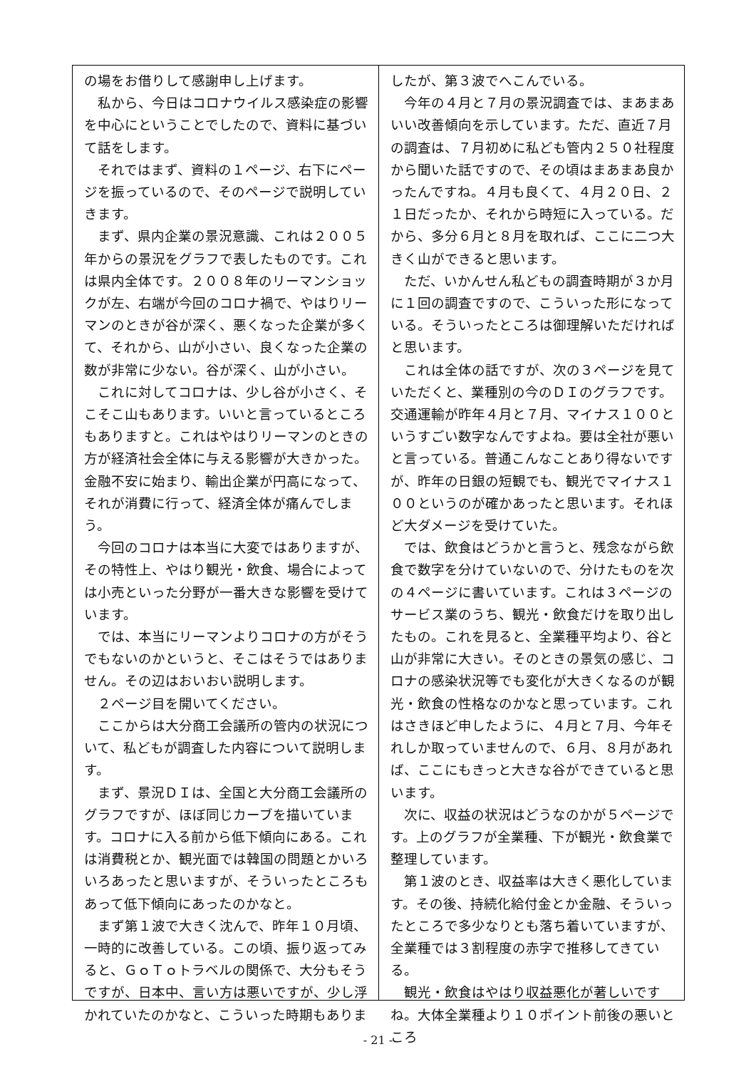の場をお借りして感謝申し上げます。
　私から、今日はコロナウイルス感染症の影響を中心にということでしたので、資料に基づいて話をします。
　それではまず、資料の１ページ、右下にページを振っているので、そのページで説明していきます。
　まず、県内企業の景況意識、これは２００５年からの景況をグラフで表したものです。これは県内全体です。２００８年のリーマンショックが左、右端が今回のコロナ禍で、やはりリーマンのときが谷が深く、悪くなった企業が多くて、それから、山が小さい、良くなった企業の数が非常に少ない。谷が深く、山が小さい。
　これに対してコロナは、少し谷が小さく、そこそこ山もあります。いいと言っているところもありますと。これはやはりリーマンのときの方が経済社会全体に与える影響が大きかった。金融不安に始まり、輸出企業が円高になって、それが消費に行って、経済全体が痛んでしまう。
　今回のコロナは本当に大変ではありますが、その特性上、やはり観光・飲食、場合によっては小売といった分野が一番大きな影響を受けています。
　では、本当にリーマンよりコロナの方がそうでもないのかというと、そこはそうではありません。その辺はおいおい説明します。
　２ページ目を開いてください。
　ここからは大分商工会議所の管内の状況について、私どもが調査した内容について説明します。
　まず、景況ＤＩは、全国と大分商工会議所のグラフですが、ほぼ同じカーブを描いています。コロナに入る前から低下傾向にある。これは消費税とか、観光面では韓国の問題とかいろいろあったと思いますが、そういったところもあって低下傾向にあったのかなと。
　まず第１波で大きく沈んで、昨年１０月頃、一時的に改善している。この頃、振り返ってみると、ＧｏＴｏトラベルの関係で、大分もそうですが、日本中、言い方は悪いですが、少し浮かれていたのかなと、こういった時期もありま
したが、第３波でへこんでいる。
　今年の４月と７月の景況調査では、まあまあいい改善傾向を示しています。ただ、直近７月の調査は、７月初めに私ども管内２５０社程度から聞いた話ですので、その頃はまあまあ良かったんですね。４月も良くて、４月２０日、２１日だったか、それから時短に入っている。だから、多分６月と８月を取れば、ここに二つ大きく山ができると思います。
　ただ、いかんせん私どもの調査時期が３か月に１回の調査ですので、こういった形になっている。そういったところは御理解いただければと思います。
　これは全体の話ですが、次の３ページを見ていただくと、業種別の今のＤＩのグラフです。交通運輸が昨年４月と７月、マイナス１００というすごい数字なんですよね。要は全社が悪いと言っている。普通こんなことあり得ないですが、昨年の日銀の短観でも、観光でマイナス１００というのが確かあったと思います。それほど大ダメージを受けていた。
　では、飲食はどうかと言うと、残念ながら飲食で数字を分けていないので、分けたものを次の４ページに書いています。これは３ページのサービス業のうち、観光・飲食だけを取り出したもの。これを見ると、全業種平均より、谷と山が非常に大きい。そのときの景気の感じ、コロナの感染状況等でも変化が大きくなるのが観光・飲食の性格なのかなと思っています。これはさきほど申したように、４月と７月、今年それしか取っていませんので、６月、８月があれば、ここにもきっと大きな谷ができていると思います。
　次に、収益の状況はどうなのかが５ページです。上のグラフが全業種、下が観光・飲食業で整理しています。
　第１波のとき、収益率は大きく悪化しています。その後、持続化給付金とか金融、そういったところで多少なりとも落ち着いていますが、全業種では３割程度の赤字で推移してきている。
　観光・飲食はやはり収益悪化が著しいですね。大体全業種より１０ポイント前後の悪いところ
- 21 -